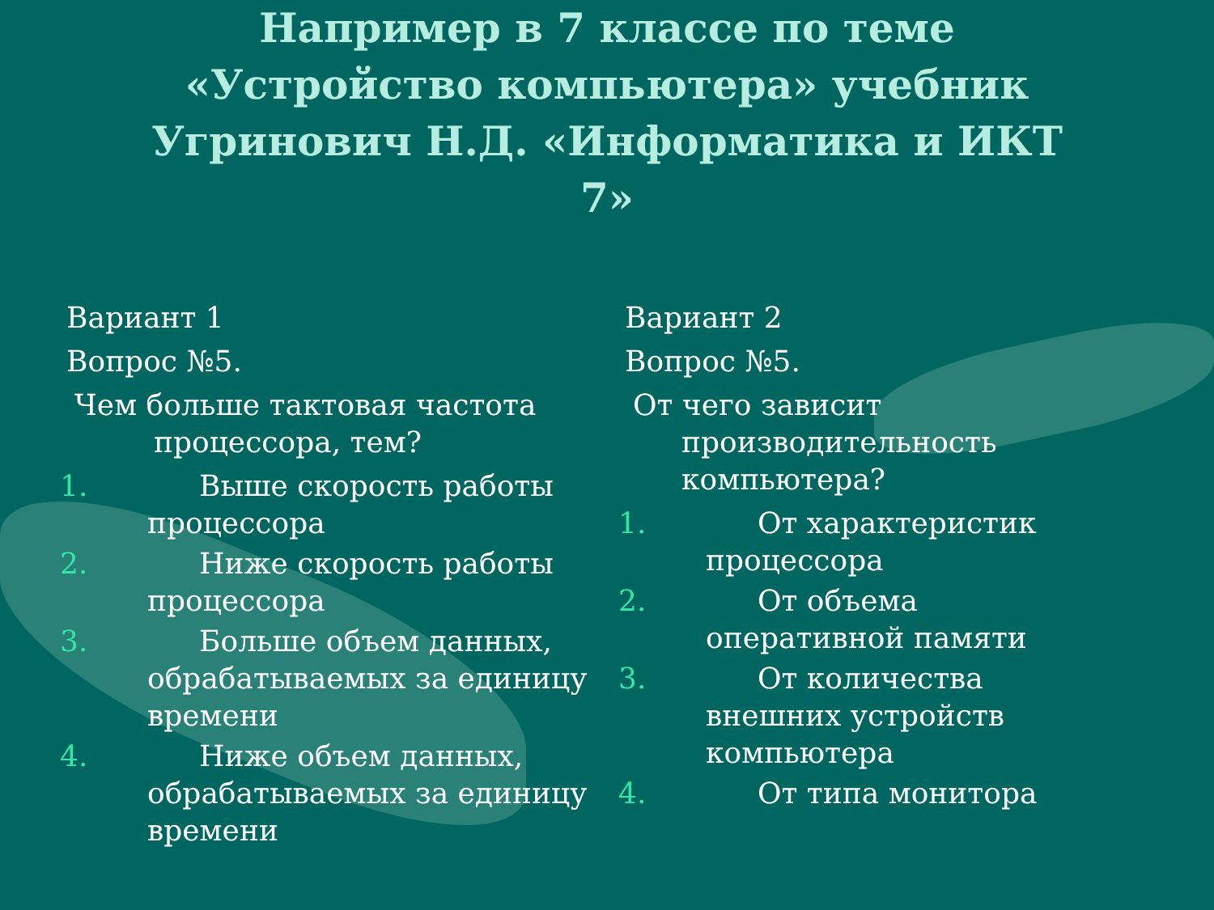Например в 7 классе по теме «Устройство компьютера» учебник Угринович Н.Д. «Информатика и ИКТ 7»
Вариант 1
Вопрос №5.
Чем больше тактовая частота процессора, тем?
1. Выше скорость работы процессора
2. Ниже скорость работы процессора
3. Больше объем данных, обрабатываемых за единицу времени
4. Ниже объем данных, обрабатываемых за единицу времени
Вариант 2
Вопрос №5.
От чего зависит производительность компьютера?
1. От характеристик процессора
2. От объема оперативной памяти
3. От количества внешних устройств компьютера
4. От типа монитора